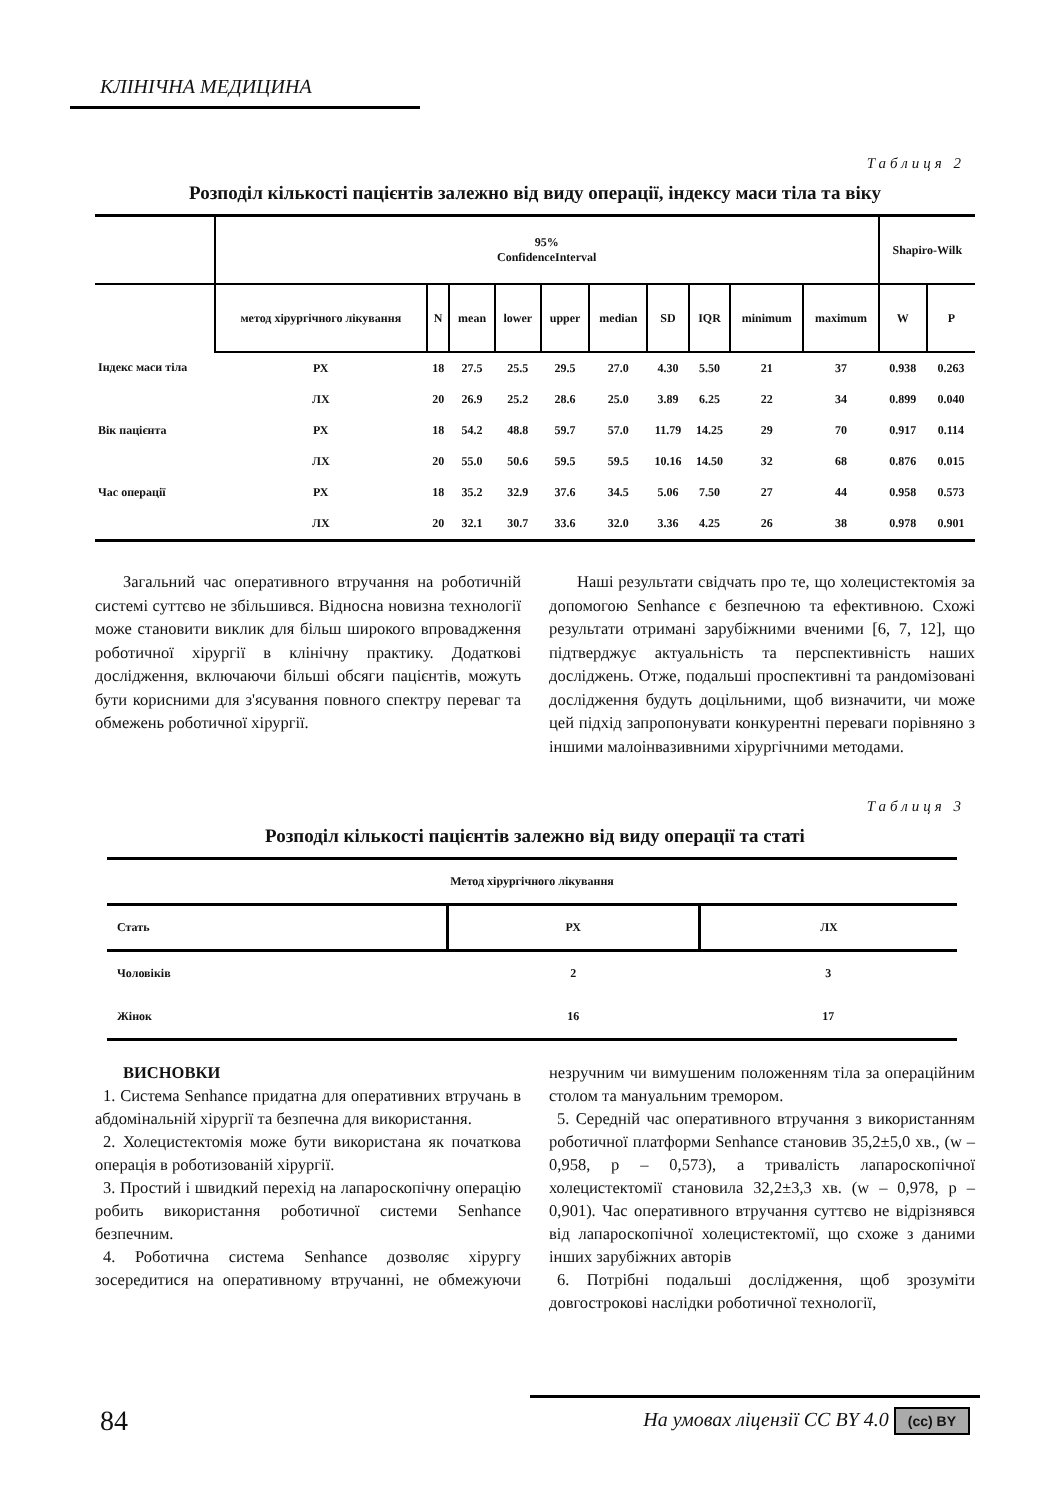КЛІНІЧНА МЕДИЦИНА
Таблиця 2
Розподіл кількості пацієнтів залежно від виду операції, індексу маси тіла та віку
| | 95% ConfidenceInterval | | | | | | | | | | Shapiro-Wilk | |
| --- | --- | --- | --- | --- | --- | --- | --- | --- | --- | --- | --- | --- |
| | метод хірургічного лікування | N | mean | lower | upper | median | SD | IQR | minimum | maximum | W | P |
| Індекс маси тіла | РХ | 18 | 27.5 | 25.5 | 29.5 | 27.0 | 4.30 | 5.50 | 21 | 37 | 0.938 | 0.263 |
| | ЛХ | 20 | 26.9 | 25.2 | 28.6 | 25.0 | 3.89 | 6.25 | 22 | 34 | 0.899 | 0.040 |
| Вік пацієнта | РХ | 18 | 54.2 | 48.8 | 59.7 | 57.0 | 11.79 | 14.25 | 29 | 70 | 0.917 | 0.114 |
| | ЛХ | 20 | 55.0 | 50.6 | 59.5 | 59.5 | 10.16 | 14.50 | 32 | 68 | 0.876 | 0.015 |
| Час операції | РХ | 18 | 35.2 | 32.9 | 37.6 | 34.5 | 5.06 | 7.50 | 27 | 44 | 0.958 | 0.573 |
| | ЛХ | 20 | 32.1 | 30.7 | 33.6 | 32.0 | 3.36 | 4.25 | 26 | 38 | 0.978 | 0.901 |
Загальний час оперативного втручання на роботичній системі суттєво не збільшився. Відносна новизна технології може становити виклик для більш широкого впровадження роботичної хірургії в клінічну практику. Додаткові дослідження, включаючи більші обсяги пацієнтів, можуть бути корисними для з'ясування повного спектру переваг та обмежень роботичної хірургії.
Наші результати свідчать про те, що холецистектомія за допомогою Senhance є безпечною та ефективною. Схожі результати отримані зарубіжними вченими [6, 7, 12], що підтверджує актуальність та перспективність наших досліджень. Отже, подальші проспективні та рандомізовані дослідження будуть доцільними, щоб визначити, чи може цей підхід запропонувати конкурентні переваги порівняно з іншими малоінвазивними хірургічними методами.
Таблиця 3
Розподіл кількості пацієнтів залежно від виду операції та статі
| Метод хірургічного лікування | | |
| --- | --- | --- |
| Стать | РХ | ЛХ |
| Чоловіків | 2 | 3 |
| Жінок | 16 | 17 |
ВИСНОВКИ
1. Система Senhance придатна для оперативних втручань в абдомінальній хірургії та безпечна для використання.
2. Холецистектомія може бути використана як початкова операція в роботизованій хірургії.
3. Простий і швидкий перехід на лапароскопічну операцію робить використання роботичної системи Senhance безпечним.
4. Роботична система Senhance дозволяє хірургу зосередитися на оперативному втручанні, не обмежуючи незручним чи вимушеним положенням тіла за операційним столом та мануальним тремором.
5. Середній час оперативного втручання з використанням роботичної платформи Senhance становив 35,2±5,0 хв., (w – 0,958, p – 0,573), а тривалість лапароскопічної холецистектомії становила 32,2±3,3 хв. (w – 0,978, p – 0,901). Час оперативного втручання суттєво не відрізнявся від лапароскопічної холецистектомії, що схоже з даними інших зарубіжних авторів
6. Потрібні подальші дослідження, щоб зрозуміти довгострокові наслідки роботичної технології,
84 На умовах ліцензії CC BY 4.0 (cc) BY